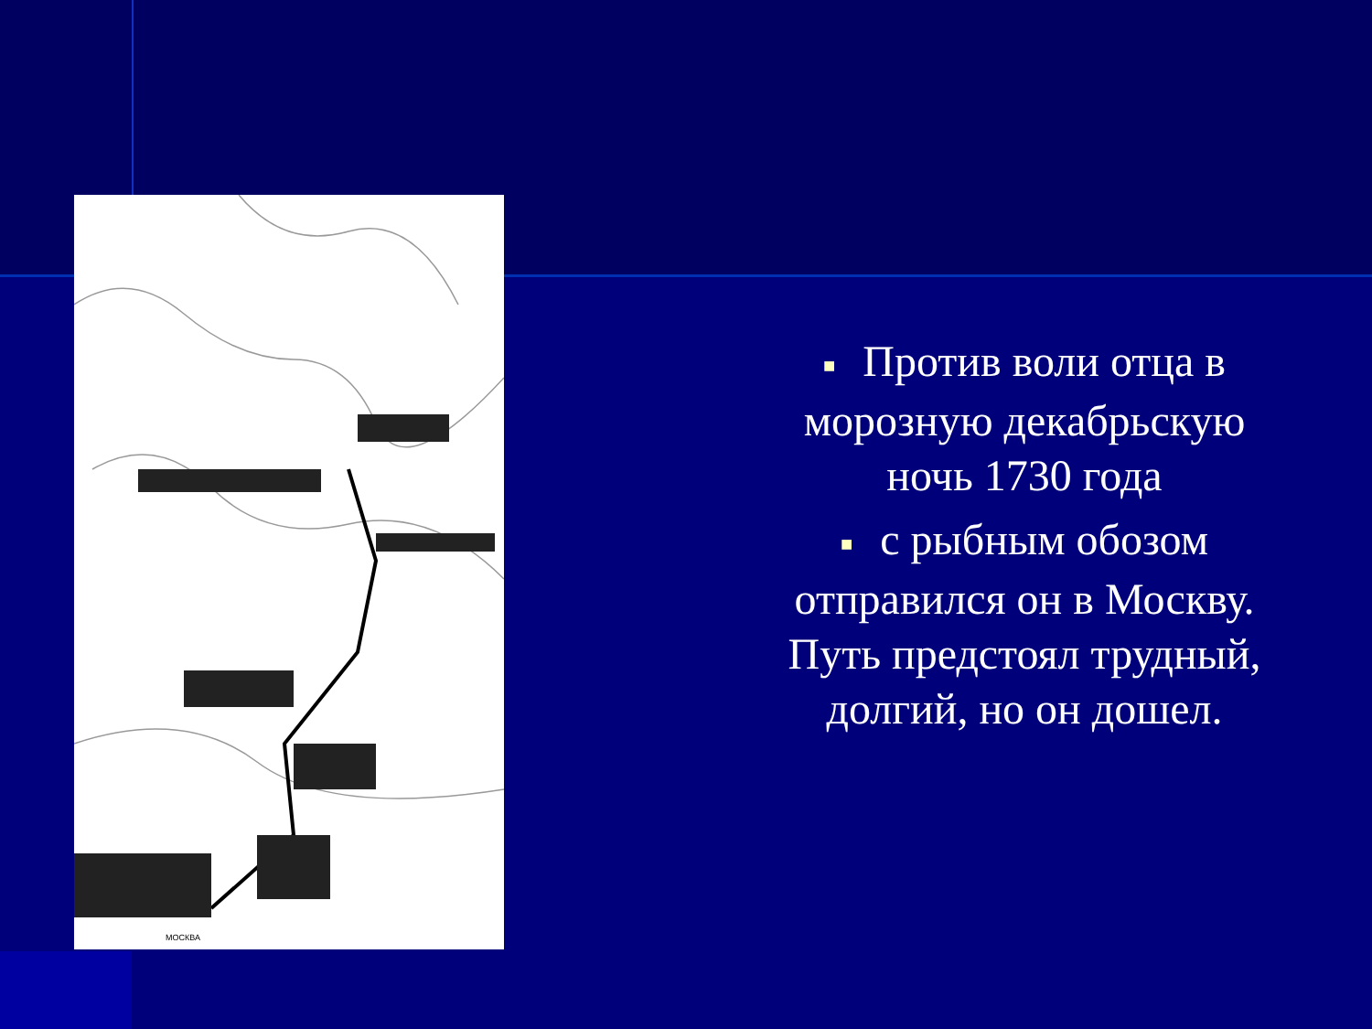МОСКВА
■ Против воли отца в морозную декабрьскую ночь 1730 года
■ с рыбным обозом отправился он в Москву. Путь предстоял трудный, долгий, но он дошел.